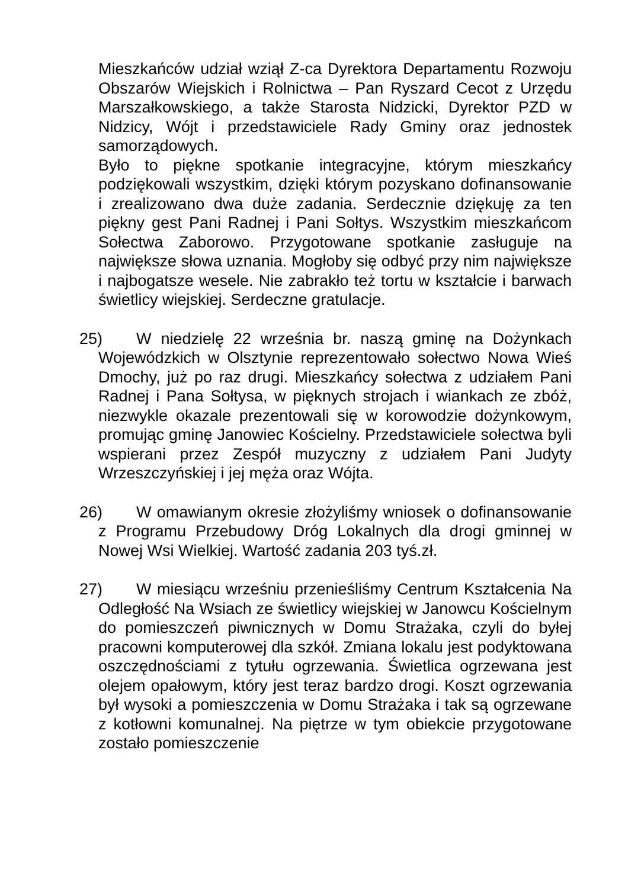Mieszkańców udział wziął Z-ca Dyrektora Departamentu Rozwoju Obszarów Wiejskich i Rolnictwa – Pan Ryszard Cecot z Urzędu Marszałkowskiego, a także Starosta Nidzicki, Dyrektor PZD w Nidzicy, Wójt i przedstawiciele Rady Gminy oraz jednostek samorządowych.
Było to piękne spotkanie integracyjne, którym mieszkańcy podziękowali wszystkim, dzięki którym pozyskano dofinansowanie i zrealizowano dwa duże zadania. Serdecznie dziękuję za ten piękny gest Pani Radnej i Pani Sołtys. Wszystkim mieszkańcom Sołectwa Zaborowo. Przygotowane spotkanie zasługuje na największe słowa uznania. Mogłoby się odbyć przy nim największe i najbogatsze wesele. Nie zabrakło też tortu w kształcie i barwach świetlicy wiejskiej. Serdeczne gratulacje.
25) W niedzielę 22 września br. naszą gminę na Dożynkach Wojewódzkich w Olsztynie reprezentowało sołectwo Nowa Wieś Dmochy, już po raz drugi. Mieszkańcy sołectwa z udziałem Pani Radnej i Pana Sołtysa, w pięknych strojach i wiankach ze zbóż, niezwykle okazale prezentowali się w korowodzie dożynkowym, promując gminę Janowiec Kościelny. Przedstawiciele sołectwa byli wspierani przez Zespół muzyczny z udziałem Pani Judyty Wrzeszczyńskiej i jej męża oraz Wójta.
26) W omawianym okresie złożyliśmy wniosek o dofinansowanie z Programu Przebudowy Dróg Lokalnych dla drogi gminnej w Nowej Wsi Wielkiej. Wartość zadania 203 tyś.zł.
27) W miesiącu wrześniu przenieśliśmy Centrum Kształcenia Na Odległość Na Wsiach ze świetlicy wiejskiej w Janowcu Kościelnym do pomieszczeń piwnicznych w Domu Strażaka, czyli do byłej pracowni komputerowej dla szkół. Zmiana lokalu jest podyktowana oszczędnościami z tytułu ogrzewania. Świetlica ogrzewana jest olejem opałowym, który jest teraz bardzo drogi. Koszt ogrzewania był wysoki a pomieszczenia w Domu Strażaka i tak są ogrzewane z kotłowni komunalnej. Na piętrze w tym obiekcie przygotowane zostało pomieszczenie